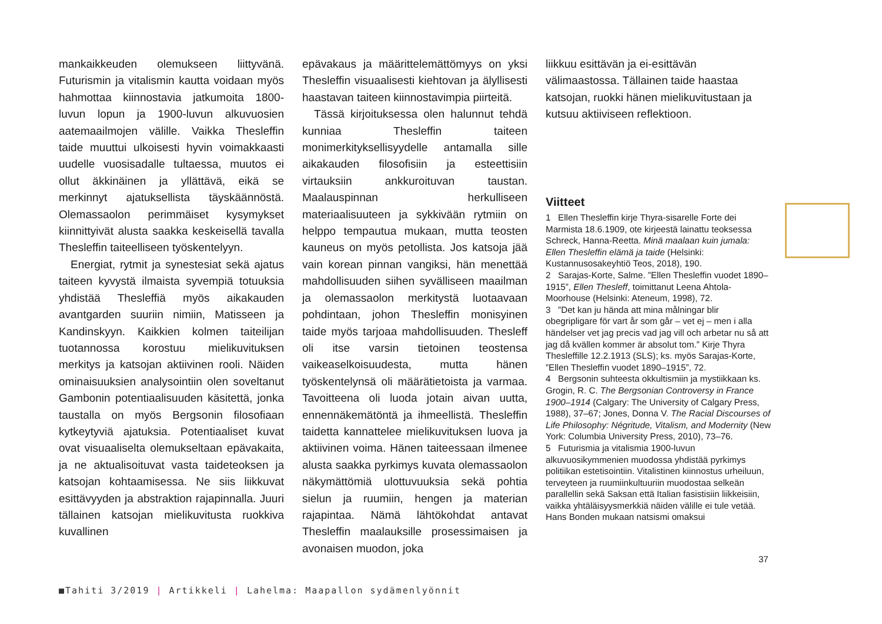mankaikkeuden olemukseen liittyvänä. Futurismin ja vitalismin kautta voidaan myös hahmottaa kiinnostavia jatkumoita 1800-luvun lopun ja 1900-luvun alkuvuosien aatemaailmojen välille. Vaikka Thesleffin taide muuttui ulkoisesti hyvin voimakkaasti uudelle vuosisadalle tultaessa, muutos ei ollut äkkinäinen ja yllättävä, eikä se merkinnyt ajatuksellista täyskäännöstä. Olemassaolon perimmäiset kysymykset kiinnittyivät alusta saakka keskeisellä tavalla Thesleffin taiteelliseen työskentelyyn.
Energiat, rytmit ja synestesiat sekä ajatus taiteen kyvystä ilmaista syvempiä totuuksia yhdistää Thesleffiä myös aikakauden avantgarden suuriin nimiin, Matisseen ja Kandinskyyn. Kaikkien kolmen taiteilijan tuotannossa korostuu mielikuvituksen merkitys ja katsojan aktiivinen rooli. Näiden ominaisuuksien analysointiin olen soveltanut Gambonin potentiaalisuuden käsitettä, jonka taustalla on myös Bergsonin filosofiaan kytkeytyviä ajatuksia. Potentiaaliset kuvat ovat visuaaliselta olemukseltaan epävakaita, ja ne aktualisoituvat vasta taideteoksen ja katsojan kohtaamisessa. Ne siis liikkuvat esittävyyden ja abstraktion rajapinnalla. Juuri tällainen katsojan mielikuvitusta ruokkiva kuvallinen
epävakaus ja määrittelemättömyys on yksi Thesleffin visuaalisesti kiehtovan ja älyllisesti haastavan taiteen kiinnostavimpia piirteitä.
Tässä kirjoituksessa olen halunnut tehdä kunniaa Thesleffin taiteen monimerkityksellisyydelle antamalla sille aikakauden filosofisiin ja esteettisiin virtauksiin ankkuroituvan taustan. Maalauspinnan herkulliseen materiaalisuuteen ja sykkivään rytmiin on helppo tempautua mukaan, mutta teosten kauneus on myös petollista. Jos katsoja jää vain korean pinnan vangiksi, hän menettää mahdollisuuden siihen syvälliseen maailman ja olemassaolon merkitystä luotaavaan pohdintaan, johon Thesleffin monisyinen taide myös tarjoaa mahdollisuuden. Thesleff oli itse varsin tietoinen teostensa vaikeaselkoisuudesta, mutta hänen työskentelynsä oli määrätietoista ja varmaa. Tavoitteena oli luoda jotain aivan uutta, ennennäkemätöntä ja ihmeellistä. Thesleffin taidetta kannattelee mielikuvituksen luova ja aktiivinen voima. Hänen taiteessaan ilmenee alusta saakka pyrkimys kuvata olemassaolon näkymättömiä ulottuvuuksia sekä pohtia sielun ja ruumiin, hengen ja materian rajapintaa. Nämä lähtökohdat antavat Thesleffin maalauksille prosessimaisen ja avonaisen muodon, joka
liikkuu esittävän ja ei-esittävän välimaastossa. Tällainen taide haastaa katsojan, ruokki hänen mielikuvitustaan ja kutsuu aktiiviseen reflektioon.
Viitteet
1 Ellen Thesleffin kirje Thyra-sisarelle Forte dei Marmista 18.6.1909, ote kirjeestä lainattu teoksessa Schreck, Hanna-Reetta. Minä maalaan kuin jumala: Ellen Thesleffin elämä ja taide (Helsinki: Kustannusosakeyhtiö Teos, 2018), 190.
2 Sarajas-Korte, Salme. ”Ellen Thesleffin vuodet 1890–1915”, Ellen Thesleff, toimittanut Leena Ahtola-Moorhouse (Helsinki: Ateneum, 1998), 72.
3 ”Det kan ju hända att mina målningar blir obegripligare för vart år som går – vet ej – men i alla händelser vet jag precis vad jag vill och arbetar nu så att jag då kvällen kommer är absolut tom.” Kirje Thyra Thesleffille 12.2.1913 (SLS); ks. myös Sarajas-Korte, ”Ellen Thesleffin vuodet 1890–1915”, 72.
4 Bergsonin suhteesta okkultismiin ja mystiikkaan ks. Grogin, R. C. The Bergsonian Controversy in France 1900–1914 (Calgary: The University of Calgary Press, 1988), 37–67; Jones, Donna V. The Racial Discourses of Life Philosophy: Négritude, Vitalism, and Modernity (New York: Columbia University Press, 2010), 73–76.
5 Futurismia ja vitalismia 1900-luvun alkuvuosikymmenien muodossa yhdistää pyrkimys politiikan estetisointiin. Vitalistinen kiinnostus urheiluun, terveyteen ja ruumiinkultuuriin muodostaa selkeän parallellin sekä Saksan että Italian fasistisiin liikkeisiin, vaikka yhtäläisyysmerkkiä näiden välille ei tule vetää. Hans Bonden mukaan natsismi omaksui
37
■Tahiti 3/2019 | Artikkeli | Lahelma: Maapallon sydämenlyönnit